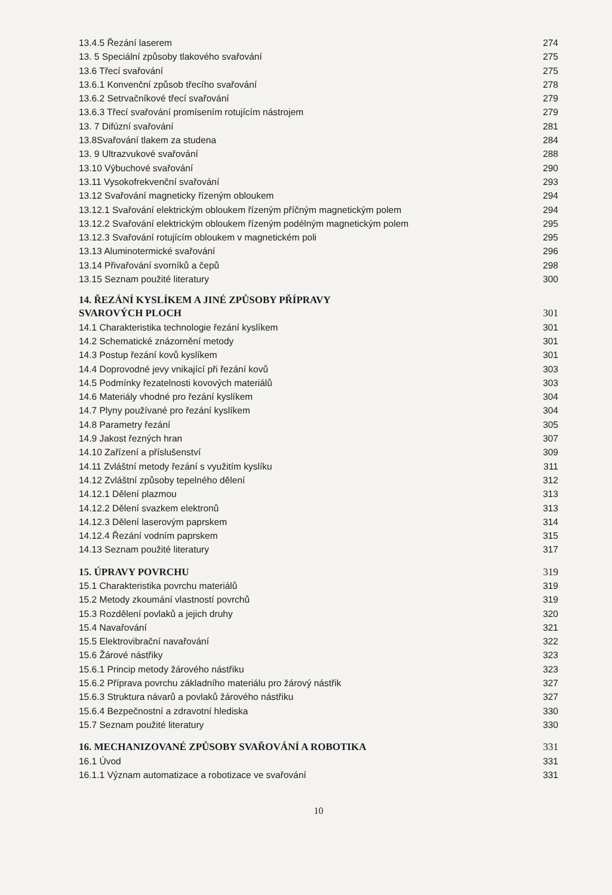13.4.5 Řezání laserem 274
13. 5 Speciální způsoby tlakového svařování 275
13.6 Třecí svařování 275
13.6.1 Konvenční způsob třecího svařování 278
13.6.2 Setrvačníkové třecí svařování 279
13.6.3 Třecí svařování promísením rotujícím nástrojem 279
13. 7 Difúzní svařování 281
13.8Svařování tlakem za studena 284
13. 9 Ultrazvukové svařování 288
13.10 Výbuchové svařování 290
13.11 Vysokofrekvenční svařování 293
13.12 Svařování magneticky řízeným obloukem 294
13.12.1 Svařování elektrickým obloukem řízeným příčným magnetickým polem 294
13.12.2 Svařování elektrickým obloukem řízeným podélným magnetickým polem 295
13.12.3 Svařování rotujícím obloukem v magnetickém poli 295
13.13 Aluminotermické svařování 296
13.14 Přivařování svorníků a čepů 298
13.15 Seznam použité literatury 300
14. ŘEZÁNÍ KYSLÍKEM A JINÉ ZPŮSOBY PŘÍPRAVY
SVAROVÝCH PLOCH 301
14.1 Charakteristika technologie řezání kyslíkem 301
14.2 Schematické znázornění metody 301
14.3 Postup řezání kovů kyslíkem 301
14.4 Doprovodné jevy vnikající při řezání kovů 303
14.5 Podmínky řezatelnosti kovových materiálů 303
14.6 Materiály vhodné pro řezání kyslíkem 304
14.7 Plyny používané pro řezání kyslíkem 304
14.8 Parametry řezání 305
14.9 Jakost řezných hran 307
14.10 Zařízení a příslušenství 309
14.11 Zvláštní metody řezání s využitím kyslíku 311
14.12 Zvláštní způsoby tepelného dělení 312
14.12.1 Dělení plazmou 313
14.12.2 Dělení svazkem elektronů 313
14.12.3 Dělení laserovým paprskem 314
14.12.4 Řezání vodním paprskem 315
14.13 Seznam použité literatury 317
15. ÚPRAVY POVRCHU 319
15.1 Charakteristika povrchu materiálů 319
15.2 Metody zkoumání vlastností povrchů 319
15.3 Rozdělení povlaků a jejich druhy 320
15.4 Navařování 321
15.5 Elektrovibrační navařování 322
15.6 Žárové nástřiky 323
15.6.1 Princip metody žárového nástřiku 323
15.6.2 Příprava povrchu základního materiálu pro žárový nástřik 327
15.6.3 Struktura návarů a povlaků žárového nástřiku 327
15.6.4 Bezpečnostní a zdravotní hlediska 330
15.7 Seznam použité literatury 330
16. MECHANIZOVANÉ ZPŮSOBY SVAŘOVÁNÍ A ROBOTIKA 331
16.1 Úvod 331
16.1.1 Význam automatizace a robotizace ve svařování 331
10